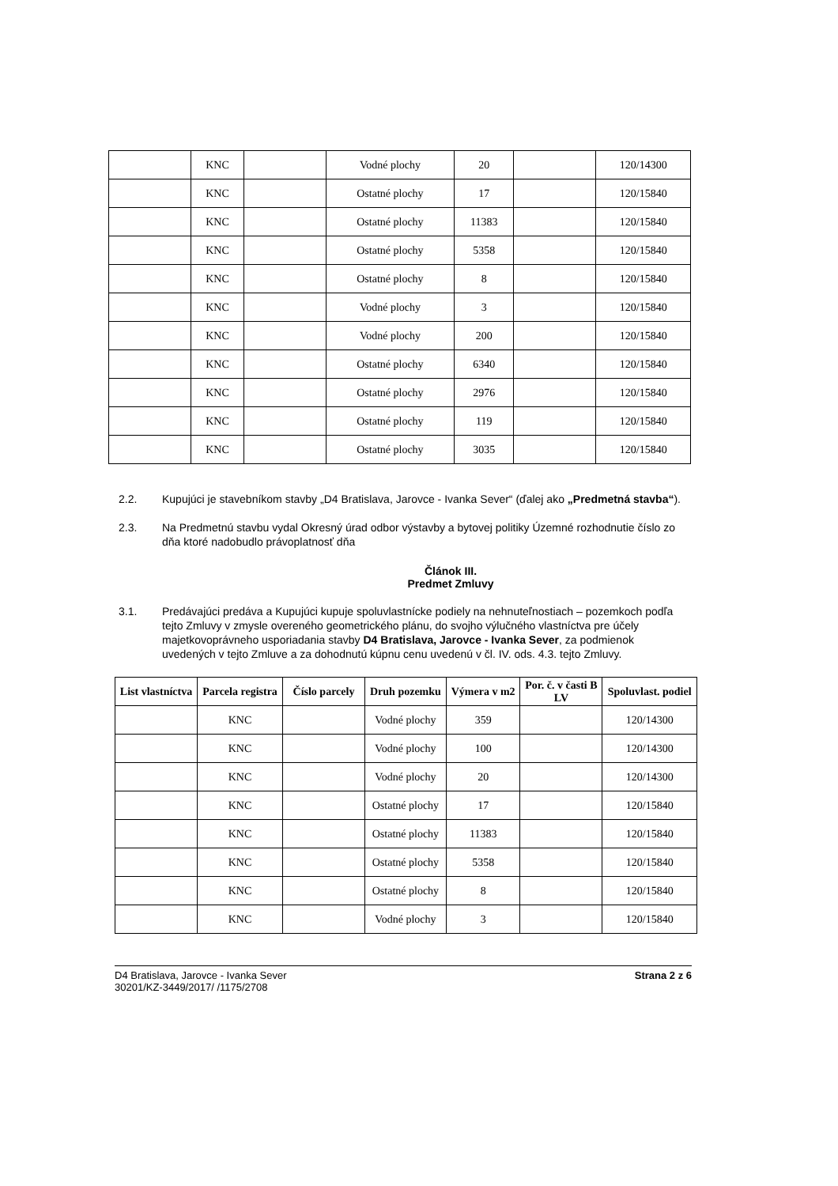| | KNC | | Vodné plochy | 20 | | 120/14300 |
| | KNC | | Ostatné plochy | 17 | | 120/15840 |
| | KNC | | Ostatné plochy | 11383 | | 120/15840 |
| | KNC | | Ostatné plochy | 5358 | | 120/15840 |
| | KNC | | Ostatné plochy | 8 | | 120/15840 |
| | KNC | | Vodné plochy | 3 | | 120/15840 |
| | KNC | | Vodné plochy | 200 | | 120/15840 |
| | KNC | | Ostatné plochy | 6340 | | 120/15840 |
| | KNC | | Ostatné plochy | 2976 | | 120/15840 |
| | KNC | | Ostatné plochy | 119 | | 120/15840 |
| | KNC | | Ostatné plochy | 3035 | | 120/15840 |
2.2. Kupujúci je stavebníkom stavby „D4 Bratislava, Jarovce - Ivanka Sever“ (ďalej ako „Predmetná stavba“).
2.3. Na Predmetnú stavbu vydal Okresný úrad odbor výstavby a bytovej politiky Územné rozhodnutie číslo zo dňa ktoré nadobudlo právoplatnosť dňa
Článok III.
Predmet Zmluvy
3.1. Predávajúci predáva a Kupujúci kupuje spoluvlastnícke podiely na nehnuteľnostiach – pozemkoch podľa tejto Zmluvy v zmysle overeného geometrického plánu, do svojho výlučného vlastníctva pre účely majetkovoprávneho usporiadania stavby D4 Bratislava, Jarovce - Ivanka Sever, za podmienok uvedených v tejto Zmluve a za dohodnutú kúpnu cenu uvedenú v čl. IV. ods. 4.3. tejto Zmluvy.
| List vlastníctva | Parcela registra | Číslo parcely | Druh pozemku | Výmera v m2 | Por. č. v časti B LV | Spoluvlast. podiel |
| --- | --- | --- | --- | --- | --- | --- |
| | KNC | | Vodné plochy | 359 | | 120/14300 |
| | KNC | | Vodné plochy | 100 | | 120/14300 |
| | KNC | | Vodné plochy | 20 | | 120/14300 |
| | KNC | | Ostatné plochy | 17 | | 120/15840 |
| | KNC | | Ostatné plochy | 11383 | | 120/15840 |
| | KNC | | Ostatné plochy | 5358 | | 120/15840 |
| | KNC | | Ostatné plochy | 8 | | 120/15840 |
| | KNC | | Vodné plochy | 3 | | 120/15840 |
D4 Bratislava, Jarovce - Ivanka Sever
30201/KZ-3449/2017/ /1175/2708
Strana 2 z 6